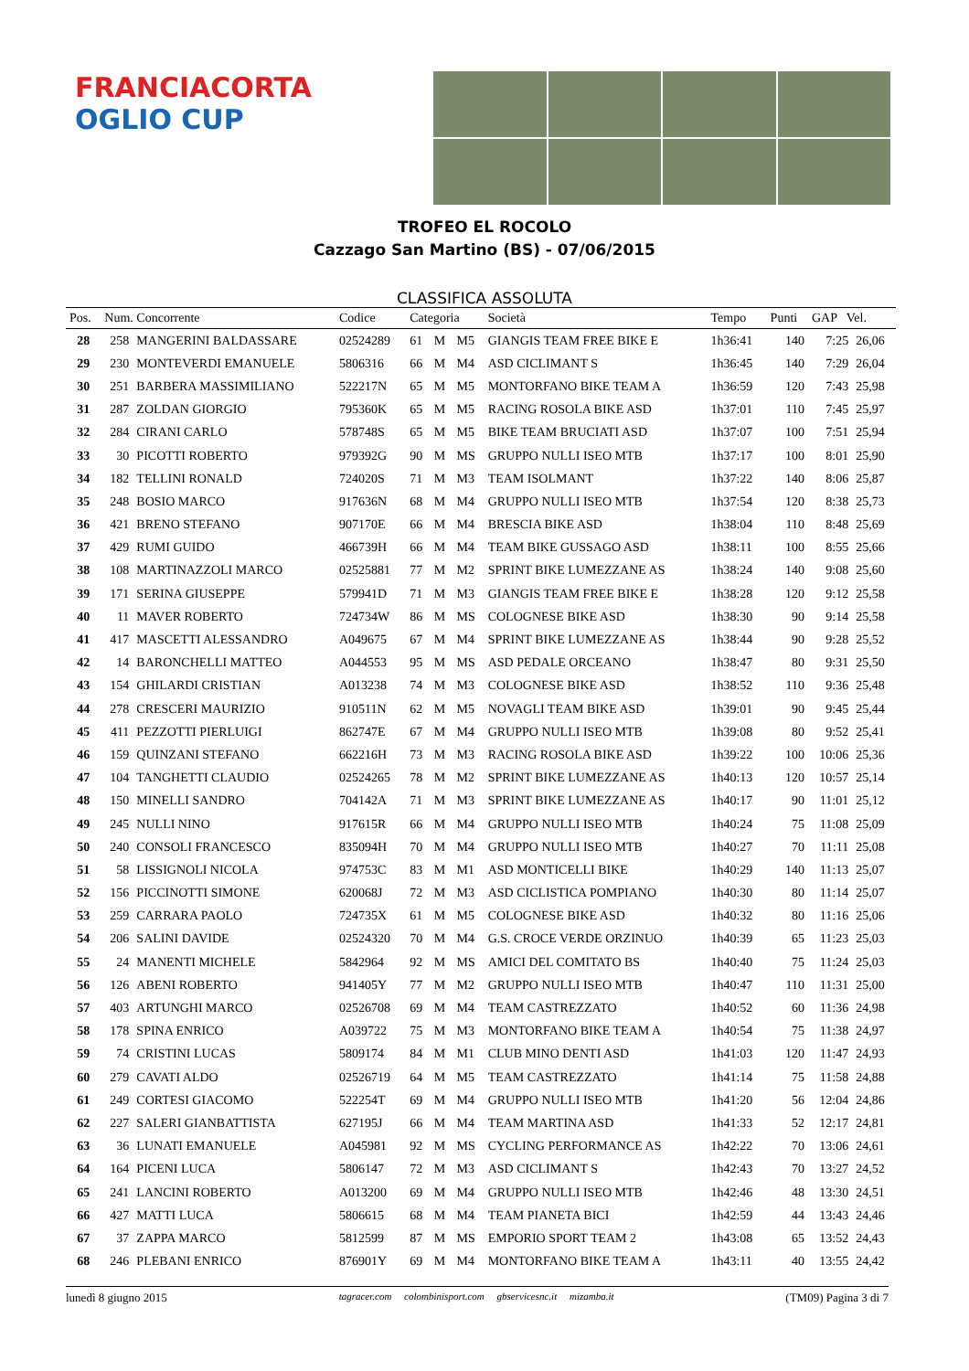FRANCIACORTA
OGLIO CUP
TROFEO EL ROCOLO
Cazzago San Martino (BS) - 07/06/2015
CLASSIFICA ASSOLUTA
| Pos. | Num. Concorrente | | Codice | Categoria | | | Società | Tempo | Punti | GAP Vel. | |
| --- | --- | --- | --- | --- | --- | --- | --- | --- | --- | --- | --- |
| 28 | 258 | MANGERINI BALDASSARE | 02524289 | 61 | M | M5 | GIANGIS TEAM FREE BIKE E | 1h36:41 | 140 | 7:25 | 26,06 |
| 29 | 230 | MONTEVERDI EMANUELE | 5806316 | 66 | M | M4 | ASD CICLIMANT S | 1h36:45 | 140 | 7:29 | 26,04 |
| 30 | 251 | BARBERA MASSIMILIANO | 522217N | 65 | M | M5 | MONTORFANO BIKE TEAM A | 1h36:59 | 120 | 7:43 | 25,98 |
| 31 | 287 | ZOLDAN GIORGIO | 795360K | 65 | M | M5 | RACING ROSOLA BIKE ASD | 1h37:01 | 110 | 7:45 | 25,97 |
| 32 | 284 | CIRANI CARLO | 578748S | 65 | M | M5 | BIKE TEAM BRUCIATI ASD | 1h37:07 | 100 | 7:51 | 25,94 |
| 33 | 30 | PICOTTI ROBERTO | 979392G | 90 | M | MS | GRUPPO NULLI ISEO MTB | 1h37:17 | 100 | 8:01 | 25,90 |
| 34 | 182 | TELLINI RONALD | 724020S | 71 | M | M3 | TEAM ISOLMANT | 1h37:22 | 140 | 8:06 | 25,87 |
| 35 | 248 | BOSIO MARCO | 917636N | 68 | M | M4 | GRUPPO NULLI ISEO MTB | 1h37:54 | 120 | 8:38 | 25,73 |
| 36 | 421 | BRENO STEFANO | 907170E | 66 | M | M4 | BRESCIA BIKE ASD | 1h38:04 | 110 | 8:48 | 25,69 |
| 37 | 429 | RUMI GUIDO | 466739H | 66 | M | M4 | TEAM BIKE GUSSAGO ASD | 1h38:11 | 100 | 8:55 | 25,66 |
| 38 | 108 | MARTINAZZOLI MARCO | 02525881 | 77 | M | M2 | SPRINT BIKE LUMEZZANE AS | 1h38:24 | 140 | 9:08 | 25,60 |
| 39 | 171 | SERINA GIUSEPPE | 579941D | 71 | M | M3 | GIANGIS TEAM FREE BIKE E | 1h38:28 | 120 | 9:12 | 25,58 |
| 40 | 11 | MAVER ROBERTO | 724734W | 86 | M | MS | COLOGNESE BIKE ASD | 1h38:30 | 90 | 9:14 | 25,58 |
| 41 | 417 | MASCETTI ALESSANDRO | A049675 | 67 | M | M4 | SPRINT BIKE LUMEZZANE AS | 1h38:44 | 90 | 9:28 | 25,52 |
| 42 | 14 | BARONCHELLI MATTEO | A044553 | 95 | M | MS | ASD PEDALE ORCEANO | 1h38:47 | 80 | 9:31 | 25,50 |
| 43 | 154 | GHILARDI CRISTIAN | A013238 | 74 | M | M3 | COLOGNESE BIKE ASD | 1h38:52 | 110 | 9:36 | 25,48 |
| 44 | 278 | CRESCERI MAURIZIO | 910511N | 62 | M | M5 | NOVAGLI TEAM BIKE ASD | 1h39:01 | 90 | 9:45 | 25,44 |
| 45 | 411 | PEZZOTTI PIERLUIGI | 862747E | 67 | M | M4 | GRUPPO NULLI ISEO MTB | 1h39:08 | 80 | 9:52 | 25,41 |
| 46 | 159 | QUINZANI STEFANO | 662216H | 73 | M | M3 | RACING ROSOLA BIKE ASD | 1h39:22 | 100 | 10:06 | 25,36 |
| 47 | 104 | TANGHETTI CLAUDIO | 02524265 | 78 | M | M2 | SPRINT BIKE LUMEZZANE AS | 1h40:13 | 120 | 10:57 | 25,14 |
| 48 | 150 | MINELLI SANDRO | 704142A | 71 | M | M3 | SPRINT BIKE LUMEZZANE AS | 1h40:17 | 90 | 11:01 | 25,12 |
| 49 | 245 | NULLI NINO | 917615R | 66 | M | M4 | GRUPPO NULLI ISEO MTB | 1h40:24 | 75 | 11:08 | 25,09 |
| 50 | 240 | CONSOLI FRANCESCO | 835094H | 70 | M | M4 | GRUPPO NULLI ISEO MTB | 1h40:27 | 70 | 11:11 | 25,08 |
| 51 | 58 | LISSIGNOLI NICOLA | 974753C | 83 | M | M1 | ASD MONTICELLI BIKE | 1h40:29 | 140 | 11:13 | 25,07 |
| 52 | 156 | PICCINOTTI SIMONE | 620068J | 72 | M | M3 | ASD CICLISTICA POMPIANO | 1h40:30 | 80 | 11:14 | 25,07 |
| 53 | 259 | CARRARA PAOLO | 724735X | 61 | M | M5 | COLOGNESE BIKE ASD | 1h40:32 | 80 | 11:16 | 25,06 |
| 54 | 206 | SALINI DAVIDE | 02524320 | 70 | M | M4 | G.S. CROCE VERDE ORZINUO | 1h40:39 | 65 | 11:23 | 25,03 |
| 55 | 24 | MANENTI MICHELE | 5842964 | 92 | M | MS | AMICI DEL COMITATO BS | 1h40:40 | 75 | 11:24 | 25,03 |
| 56 | 126 | ABENI ROBERTO | 941405Y | 77 | M | M2 | GRUPPO NULLI ISEO MTB | 1h40:47 | 110 | 11:31 | 25,00 |
| 57 | 403 | ARTUNGHI MARCO | 02526708 | 69 | M | M4 | TEAM CASTREZZATO | 1h40:52 | 60 | 11:36 | 24,98 |
| 58 | 178 | SPINA ENRICO | A039722 | 75 | M | M3 | MONTORFANO BIKE TEAM A | 1h40:54 | 75 | 11:38 | 24,97 |
| 59 | 74 | CRISTINI LUCAS | 5809174 | 84 | M | M1 | CLUB MINO DENTI ASD | 1h41:03 | 120 | 11:47 | 24,93 |
| 60 | 279 | CAVATI ALDO | 02526719 | 64 | M | M5 | TEAM CASTREZZATO | 1h41:14 | 75 | 11:58 | 24,88 |
| 61 | 249 | CORTESI GIACOMO | 522254T | 69 | M | M4 | GRUPPO NULLI ISEO MTB | 1h41:20 | 56 | 12:04 | 24,86 |
| 62 | 227 | SALERI GIANBATTISTA | 627195J | 66 | M | M4 | TEAM MARTINA ASD | 1h41:33 | 52 | 12:17 | 24,81 |
| 63 | 36 | LUNATI EMANUELE | A045981 | 92 | M | MS | CYCLING PERFORMANCE AS | 1h42:22 | 70 | 13:06 | 24,61 |
| 64 | 164 | PICENI LUCA | 5806147 | 72 | M | M3 | ASD CICLIMANT S | 1h42:43 | 70 | 13:27 | 24,52 |
| 65 | 241 | LANCINI ROBERTO | A013200 | 69 | M | M4 | GRUPPO NULLI ISEO MTB | 1h42:46 | 48 | 13:30 | 24,51 |
| 66 | 427 | MATTI LUCA | 5806615 | 68 | M | M4 | TEAM PIANETA BICI | 1h42:59 | 44 | 13:43 | 24,46 |
| 67 | 37 | ZAPPA MARCO | 5812599 | 87 | M | MS | EMPORIO SPORT TEAM 2 | 1h43:08 | 65 | 13:52 | 24,43 |
| 68 | 246 | PLEBANI ENRICO | 876901Y | 69 | M | M4 | MONTORFANO BIKE TEAM A | 1h43:11 | 40 | 13:55 | 24,42 |
lunedì 8 giugno 2015 tagracer.com colombinisport.com gbservicesnc.it mizamba.it (TM09) Pagina 3 di 7